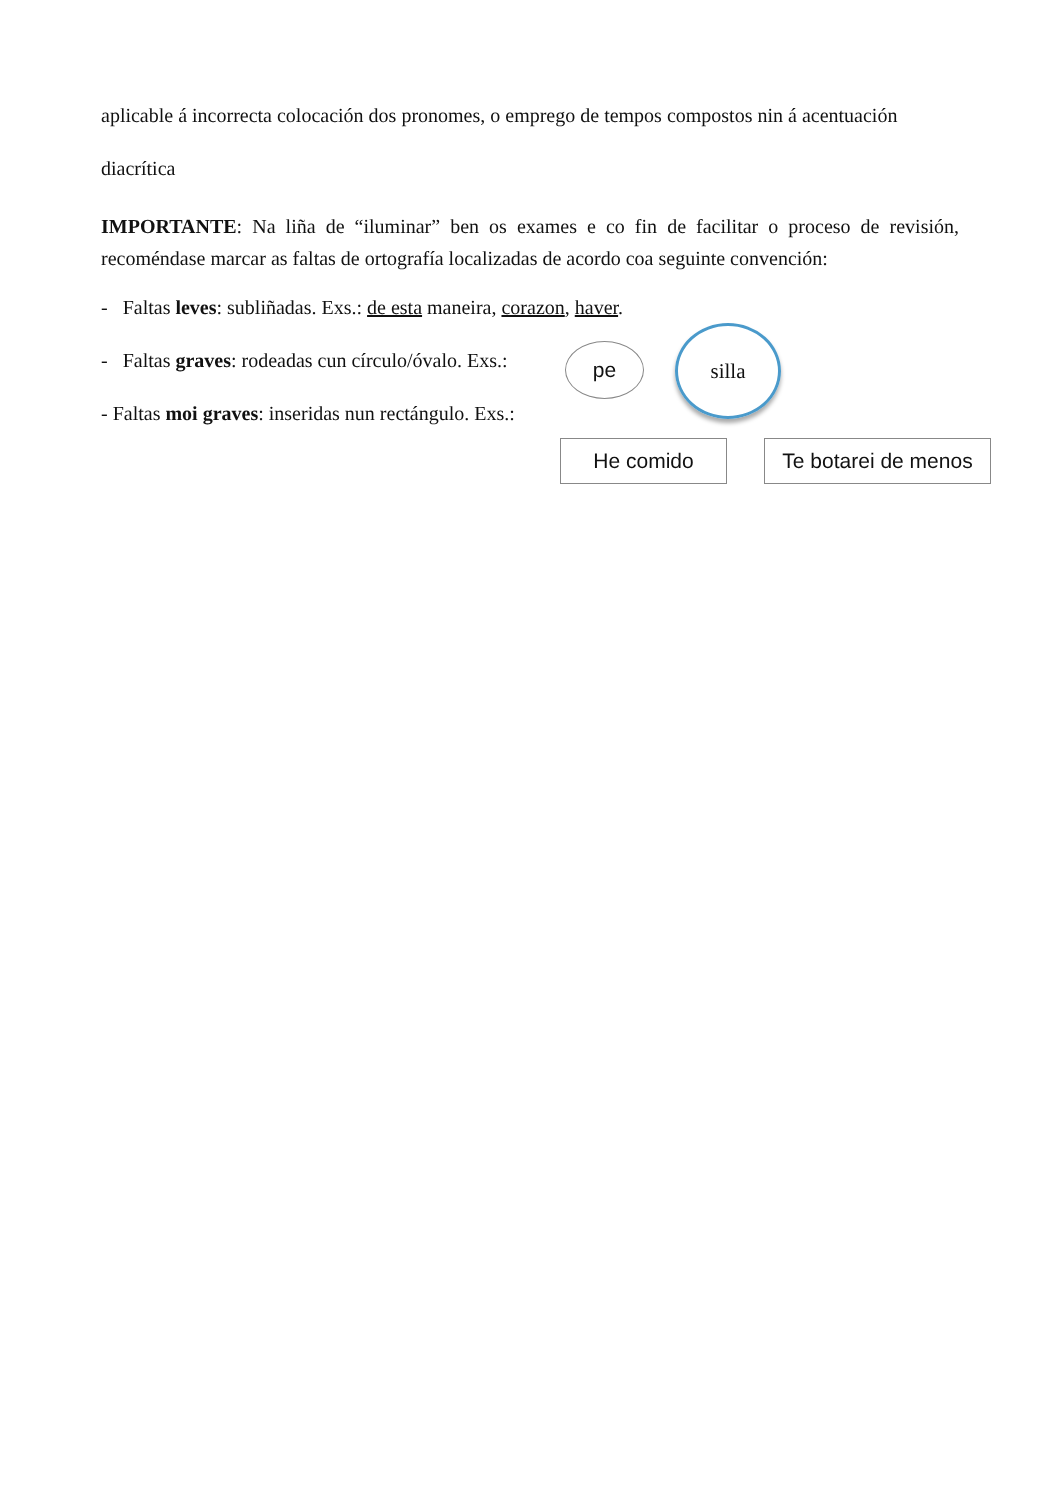aplicable á incorrecta colocación dos pronomes, o emprego de tempos compostos nin á acentuación
diacrítica
IMPORTANTE: Na liña de “iluminar” ben os exames e co fin de facilitar o proceso de revisión, recoméndase marcar as faltas de ortografía localizadas de acordo coa seguinte convención:
- Faltas leves: subliñadas. Exs.: de esta maneira, corazon, haver.
- Faltas graves: rodeadas cun círculo/óvalo. Exs.:
- Faltas moi graves: inseridas nun rectángulo. Exs.:
pe
silla
He comido
Te botarei de menos